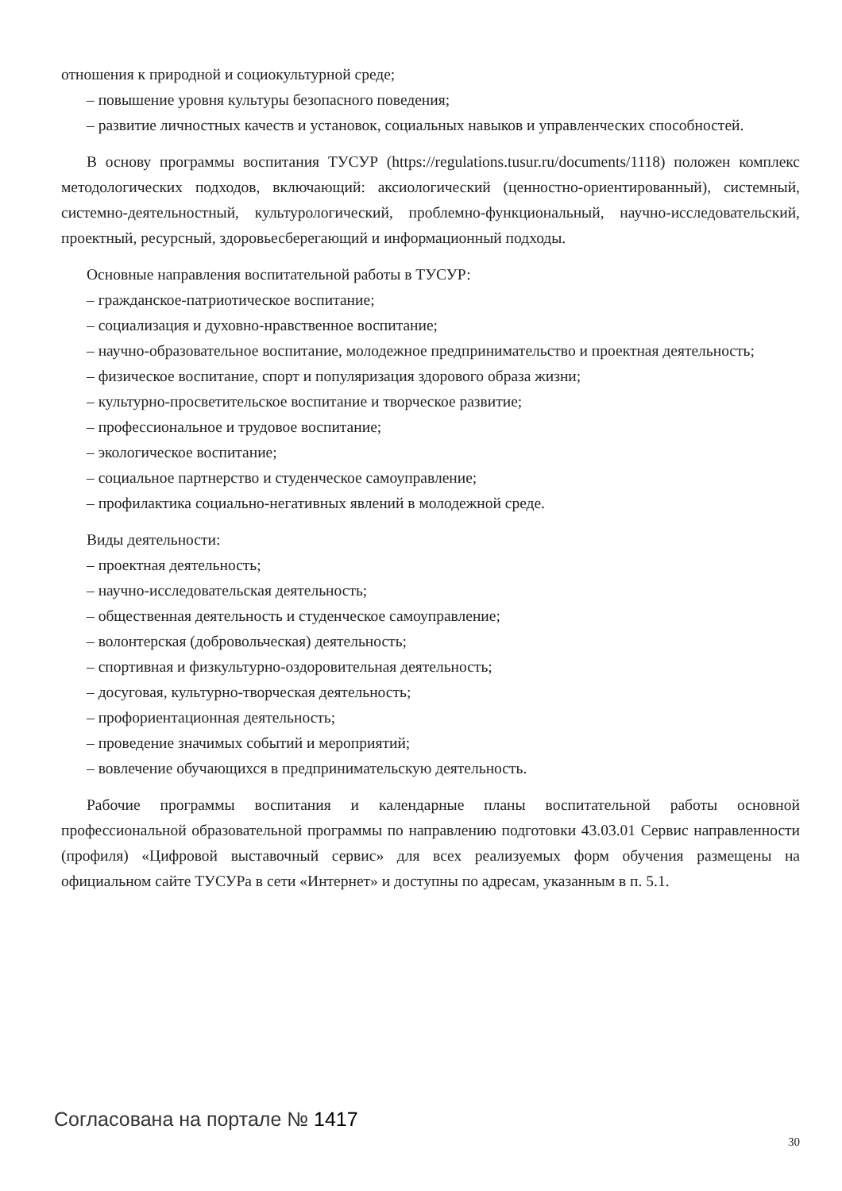отношения к природной и социокультурной среде;
– повышение уровня культуры безопасного поведения;
– развитие личностных качеств и установок, социальных навыков и управленческих способностей.
В основу программы воспитания ТУСУР (https://regulations.tusur.ru/documents/1118) положен комплекс методологических подходов, включающий: аксиологический (ценностно-ориентированный), системный, системно-деятельностный, культурологический, проблемно-функциональный, научно-исследовательский, проектный, ресурсный, здоровьесберегающий и информационный подходы.
Основные направления воспитательной работы в ТУСУР:
– гражданское-патриотическое воспитание;
– социализация и духовно-нравственное воспитание;
– научно-образовательное воспитание, молодежное предпринимательство и проектная деятельность;
– физическое воспитание, спорт и популяризация здорового образа жизни;
– культурно-просветительское воспитание и творческое развитие;
– профессиональное и трудовое воспитание;
– экологическое воспитание;
– социальное партнерство и студенческое самоуправление;
– профилактика социально-негативных явлений в молодежной среде.
Виды деятельности:
– проектная деятельность;
– научно-исследовательская деятельность;
– общественная деятельность и студенческое самоуправление;
– волонтерская (добровольческая) деятельность;
– спортивная и физкультурно-оздоровительная деятельность;
– досуговая, культурно-творческая деятельность;
– профориентационная деятельность;
– проведение значимых событий и мероприятий;
– вовлечение обучающихся в предпринимательскую деятельность.
Рабочие программы воспитания и календарные планы воспитательной работы основной профессиональной образовательной программы по направлению подготовки 43.03.01 Сервис направленности (профиля) «Цифровой выставочный сервис» для всех реализуемых форм обучения размещены на официальном сайте ТУСУРа в сети «Интернет» и доступны по адресам, указанным в п. 5.1.
Согласована на портале № 1417
30